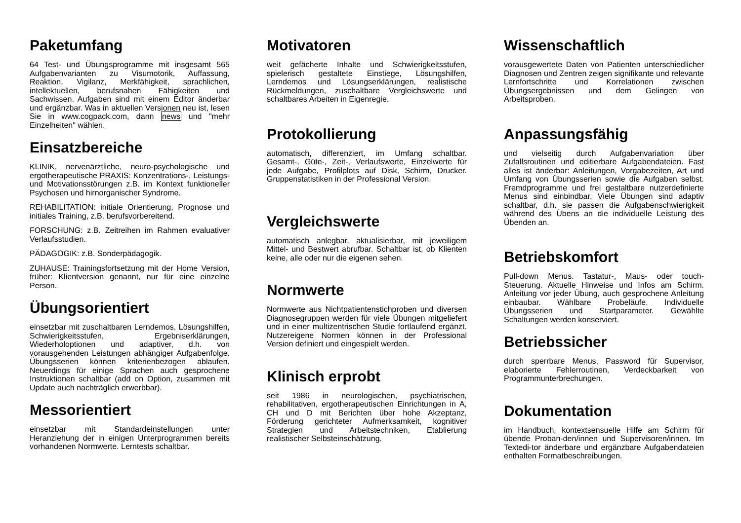Paketumfang
64 Test- und Übungsprogramme mit insgesamt 565 Aufgabenvarianten zu Visumotorik, Auffassung, Reaktion, Vigilanz, Merkfähigkeit, sprachlichen, intellektuellen, berufsnahen Fähigkeiten und Sachwissen. Aufgaben sind mit einem Editor änderbar und ergänzbar. Was in aktuellen Versionen neu ist, lesen Sie in www.cogpack.com, dann news und "mehr Einzelheiten" wählen.
Einsatzbereiche
KLINIK, nervenärztliche, neuro-psychologische und ergotherapeutische PRAXIS: Konzentrations-, Leistungs- und Motivationsstörungen z.B. im Kontext funktioneller Psychosen und hirnorganischer Syndrome.
REHABILITATION: initiale Orientierung, Prognose und initiales Training, z.B. berufsvorbereitend.
FORSCHUNG: z.B. Zeitreihen im Rahmen evaluativer Verlaufsstudien.
PÄDAGOGIK: z.B. Sonderpädagogik.
ZUHAUSE: Trainingsfortsetzung mit der Home Version, früher: Klientversion genannt, nur für eine einzelne Person.
Übungsorientiert
einsetzbar mit zuschaltbaren Lerndemos, Lösungshilfen, Schwierigkeitsstufen, Ergebniserklärungen, Wiederholoptionen und adaptiver, d.h. von vorausgehenden Leistungen abhängiger Aufgabenfolge. Übungsserien können kriterienbezogen ablaufen. Neuerdings für einige Sprachen auch gesprochene Instruktionen schaltbar (add on Option, zusammen mit Update auch nachträglich erwerbbar).
Messorientiert
einsetzbar mit Standardeinstellungen unter Heranziehung der in einigen Unterprogrammen bereits vorhandenen Normwerte. Lerntests schaltbar.
Motivatoren
weit gefächerte Inhalte und Schwierigkeitsstufen, spielerisch gestaltete Einstiege, Lösungshilfen, Lerndemos und Lösungserklärungen, realistische Rückmeldungen, zuschaltbare Vergleichswerte und schaltbares Arbeiten in Eigenregie.
Protokollierung
automatisch, differenziert, im Umfang schaltbar. Gesamt-, Güte-, Zeit-, Verlaufswerte, Einzelwerte für jede Aufgabe, Profilplots auf Disk, Schirm, Drucker. Gruppenstatistiken in der Professional Version.
Vergleichswerte
automatisch anlegbar, aktualisierbar, mit jeweiligem Mittel- und Bestwert abrufbar. Schaltbar ist, ob Klienten keine, alle oder nur die eigenen sehen.
Normwerte
Normwerte aus Nichtpatientenstichproben und diversen Diagnosegruppen werden für viele Übungen mitgeliefert und in einer multizentrischen Studie fortlaufend ergänzt. Nutzereigene Normen können in der Professional Version definiert und eingespielt werden.
Klinisch erprobt
seit 1986 in neurologischen, psychiatrischen, rehabilitativen, ergotherapeutischen Einrichtungen in A, CH und D mit Berichten über hohe Akzeptanz, Förderung gerichteter Aufmerksamkeit, kognitiver Strategien und Arbeitstechniken, Etablierung realistischer Selbsteinschätzung.
Wissenschaftlich
vorausgewertete Daten von Patienten unterschiedlicher Diagnosen und Zentren zeigen signifikante und relevante Lernfortschritte und Korrelationen zwischen Übungsergebnissen und dem Gelingen von Arbeitsproben.
Anpassungsfähig
und vielseitig durch Aufgabenvariation über Zufallsroutinen und editierbare Aufgabendateien. Fast alles ist änderbar: Anleitungen, Vorgabezeiten, Art und Umfang von Übungsserien sowie die Aufgaben selbst. Fremdprogramme und frei gestaltbare nutzerdefinierte Menus sind einbindbar. Viele Übungen sind adaptiv schaltbar, d.h. sie passen die Aufgabenschwierigkeit während des Übens an die individuelle Leistung des Übenden an.
Betriebskomfort
Pull-down Menus. Tastatur-, Maus- oder touch-Steuerung. Aktuelle Hinweise und Infos am Schirm. Anleitung vor jeder Übung, auch gesprochene Anleitung einbaubar. Wählbare Probeläufe. Individuelle Übungsserien und Startparameter. Gewählte Schaltungen werden konserviert.
Betriebssicher
durch sperrbare Menus, Password für Supervisor, elaborierte Fehlerroutinen, Verdeckbarkeit von Programmunterbrechungen.
Dokumentation
im Handbuch, kontextsensuelle Hilfe am Schirm für übende Proban-den/innen und Supervisoren/innen. Im Textedi-tor änderbare und ergänzbare Aufgabendateien enthalten Formatbeschreibungen.